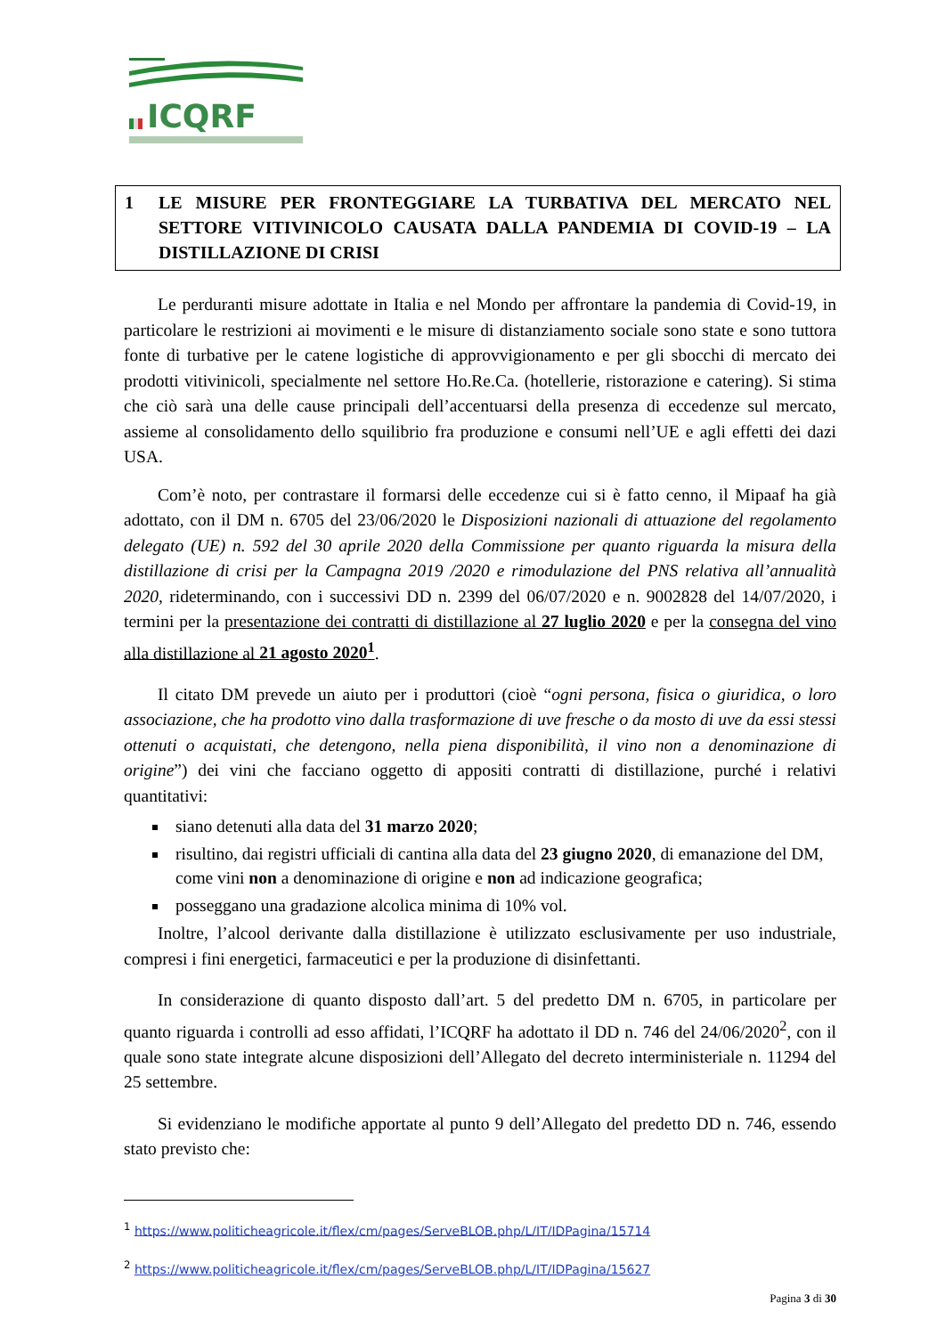ICQRF
1 LE MISURE PER FRONTEGGIARE LA TURBATIVA DEL MERCATO NEL SETTORE VITIVINICOLO CAUSATA DALLA PANDEMIA DI COVID-19 – LA DISTILLAZIONE DI CRISI
Le perduranti misure adottate in Italia e nel Mondo per affrontare la pandemia di Covid-19, in particolare le restrizioni ai movimenti e le misure di distanziamento sociale sono state e sono tuttora fonte di turbative per le catene logistiche di approvvigionamento e per gli sbocchi di mercato dei prodotti vitivinicoli, specialmente nel settore Ho.Re.Ca. (hotellerie, ristorazione e catering). Si stima che ciò sarà una delle cause principali dell’accentuarsi della presenza di eccedenze sul mercato, assieme al consolidamento dello squilibrio fra produzione e consumi nell’UE e agli effetti dei dazi USA.
Com’è noto, per contrastare il formarsi delle eccedenze cui si è fatto cenno, il Mipaaf ha già adottato, con il DM n. 6705 del 23/06/2020 le Disposizioni nazionali di attuazione del regolamento delegato (UE) n. 592 del 30 aprile 2020 della Commissione per quanto riguarda la misura della distillazione di crisi per la Campagna 2019 /2020 e rimodulazione del PNS relativa all’annualità 2020, rideterminando, con i successivi DD n. 2399 del 06/07/2020 e n. 9002828 del 14/07/2020, i termini per la presentazione dei contratti di distillazione al 27 luglio 2020 e per la consegna del vino alla distillazione al 21 agosto 2020<sup>1</sup>.
Il citato DM prevede un aiuto per i produttori (cioè “ogni persona, fisica o giuridica, o loro associazione, che ha prodotto vino dalla trasformazione di uve fresche o da mosto di uve da essi stessi ottenuti o acquistati, che detengono, nella piena disponibilità, il vino non a denominazione di origine”) dei vini che facciano oggetto di appositi contratti di distillazione, purché i relativi quantitativi:
siano detenuti alla data del 31 marzo 2020;
risultino, dai registri ufficiali di cantina alla data del 23 giugno 2020, di emanazione del DM, come vini non a denominazione di origine e non ad indicazione geografica;
posseggano una gradazione alcolica minima di 10% vol.
Inoltre, l’alcool derivante dalla distillazione è utilizzato esclusivamente per uso industriale, compresi i fini energetici, farmaceutici e per la produzione di disinfettanti.
In considerazione di quanto disposto dall’art. 5 del predetto DM n. 6705, in particolare per quanto riguarda i controlli ad esso affidati, l’ICQRF ha adottato il DD n. 746 del 24/06/2020<sup>2</sup>, con il quale sono state integrate alcune disposizioni dell’Allegato del decreto interministeriale n. 11294 del 25 settembre.
Si evidenziano le modifiche apportate al punto 9 dell’Allegato del predetto DD n. 746, essendo stato previsto che:
<sup>1</sup> https://www.politicheagricole.it/flex/cm/pages/ServeBLOB.php/L/IT/IDPagina/15714
<sup>2</sup> https://www.politicheagricole.it/flex/cm/pages/ServeBLOB.php/L/IT/IDPagina/15627
Pagina 3 di 30